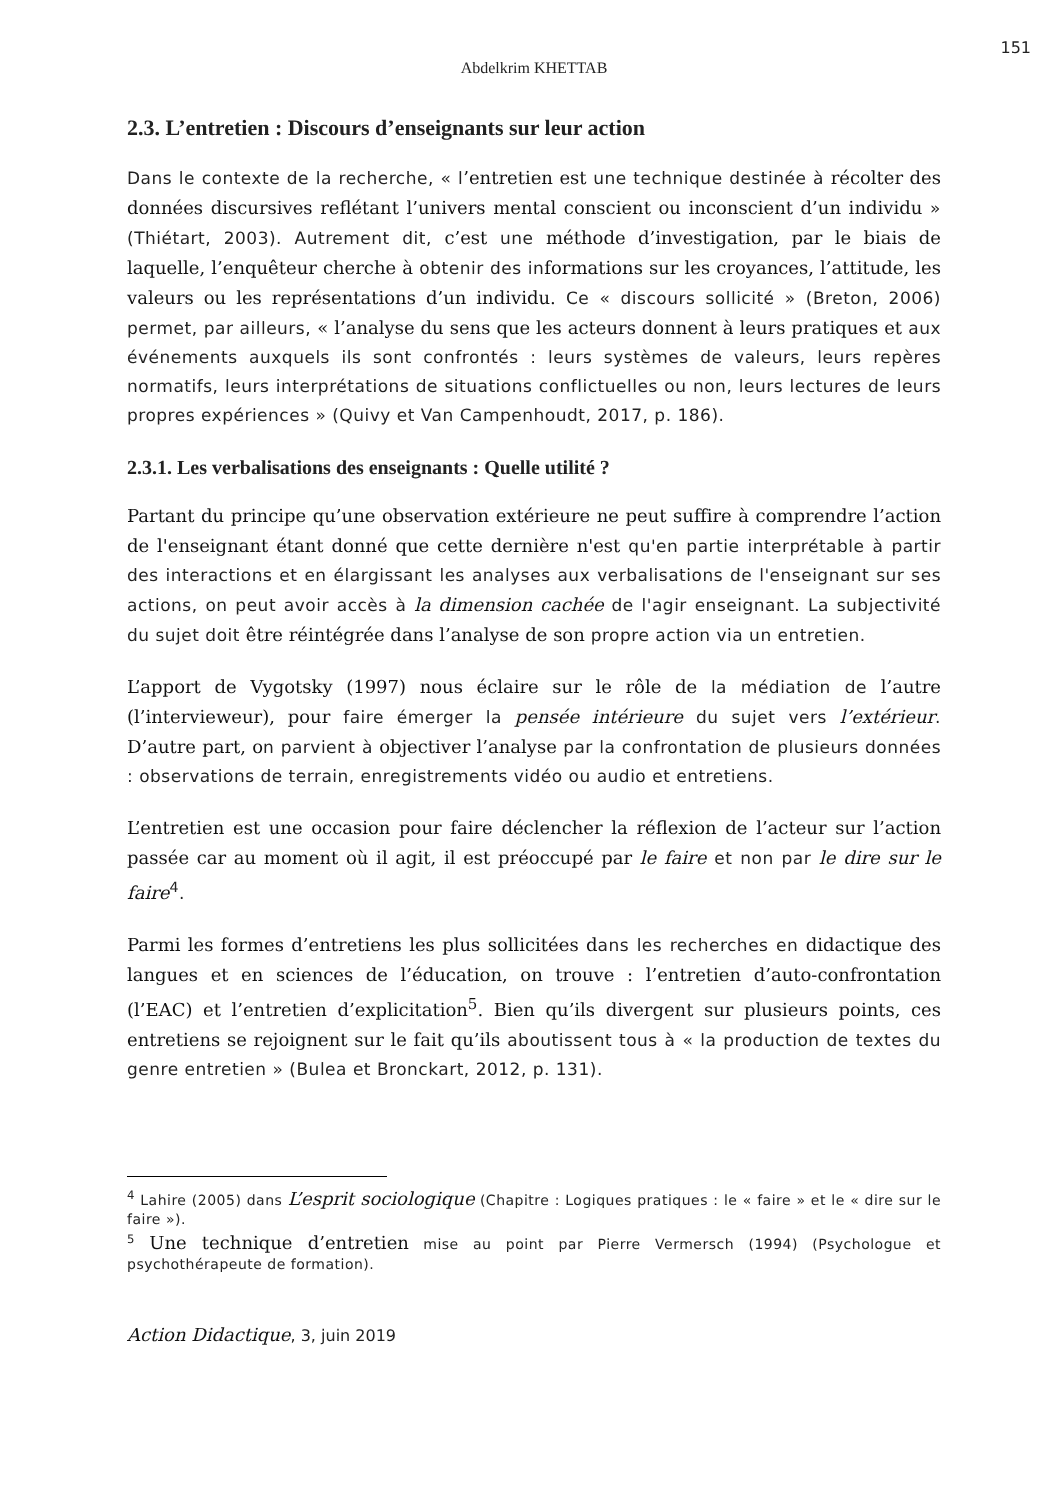151
Abdelkrim KHETTAB
2.3. L’entretien : Discours d’enseignants sur leur action
Dans le contexte de la recherche, « l’entretien est une technique destinée à récolter des données discursives reflétant l’univers mental conscient ou inconscient d’un individu » (Thiétart, 2003). Autrement dit, c’est une méthode d’investigation, par le biais de laquelle, l’enquêteur cherche à obtenir des informations sur les croyances, l’attitude, les valeurs ou les représentations d’un individu. Ce « discours sollicité » (Breton, 2006) permet, par ailleurs, « l’analyse du sens que les acteurs donnent à leurs pratiques et aux événements auxquels ils sont confrontés : leurs systèmes de valeurs, leurs repères normatifs, leurs interprétations de situations conflictuelles ou non, leurs lectures de leurs propres expériences » (Quivy et Van Campenhoudt, 2017, p. 186).
2.3.1. Les verbalisations des enseignants : Quelle utilité ?
Partant du principe qu’une observation extérieure ne peut suffire à comprendre l’action de l'enseignant étant donné que cette dernière n'est qu'en partie interprétable à partir des interactions et en élargissant les analyses aux verbalisations de l'enseignant sur ses actions, on peut avoir accès à la dimension cachée de l'agir enseignant. La subjectivité du sujet doit être réintégrée dans l’analyse de son propre action via un entretien.
L’apport de Vygotsky (1997) nous éclaire sur le rôle de la médiation de l’autre (l’intervieweur), pour faire émerger la pensée intérieure du sujet vers l’extérieur. D’autre part, on parvient à objectiver l’analyse par la confrontation de plusieurs données : observations de terrain, enregistrements vidéo ou audio et entretiens.
L’entretien est une occasion pour faire déclencher la réflexion de l’acteur sur l’action passée car au moment où il agit, il est préoccupé par le faire et non par le dire sur le faire<sup>4</sup>.
Parmi les formes d’entretiens les plus sollicitées dans les recherches en didactique des langues et en sciences de l’éducation, on trouve : l’entretien d’auto-confrontation (l’EAC) et l’entretien d’explicitation<sup>5</sup>. Bien qu’ils divergent sur plusieurs points, ces entretiens se rejoignent sur le fait qu’ils aboutissent tous à « la production de textes du genre entretien » (Bulea et Bronckart, 2012, p. 131).
<sup>4</sup> Lahire (2005) dans L’esprit sociologique (Chapitre : Logiques pratiques : le « faire » et le « dire sur le faire »).
<sup>5</sup> Une technique d’entretien mise au point par Pierre Vermersch (1994) (Psychologue et psychothérapeute de formation).
Action Didactique, 3, juin 2019